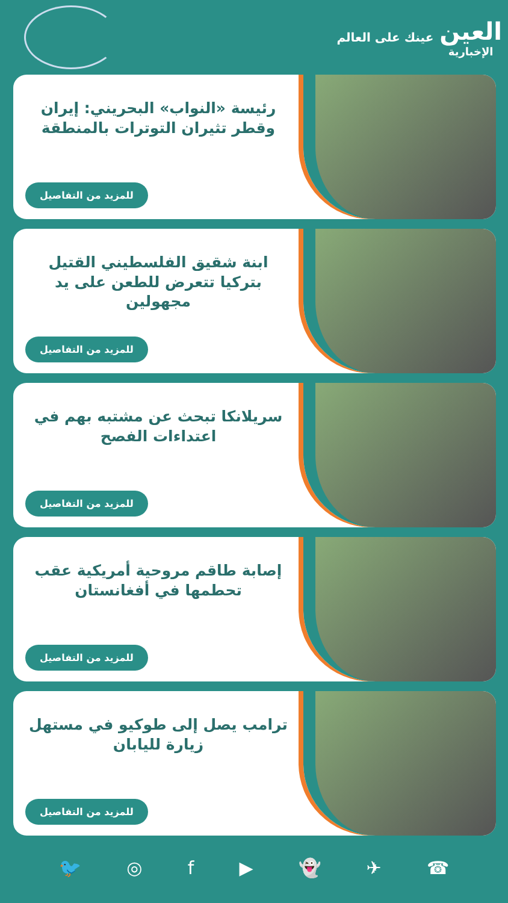العين
الإخبارية
عينك على العالم
رئيسة «النواب» البحريني: إيران وقطر تثيران التوترات بالمنطقة
للمزيد من التفاصيل
ابنة شقيق الفلسطيني القتيل بتركيا تتعرض للطعن على يد مجهولين
للمزيد من التفاصيل
سريلانكا تبحث عن مشتبه بهم في اعتداءات الفصح
للمزيد من التفاصيل
إصابة طاقم مروحية أمريكية عقب تحطمها في أفغانستان
للمزيد من التفاصيل
ترامب يصل إلى طوكيو في مستهل زيارة لليابان
للمزيد من التفاصيل
🐦 ◎ f ▶ 👻 ✈ ☎